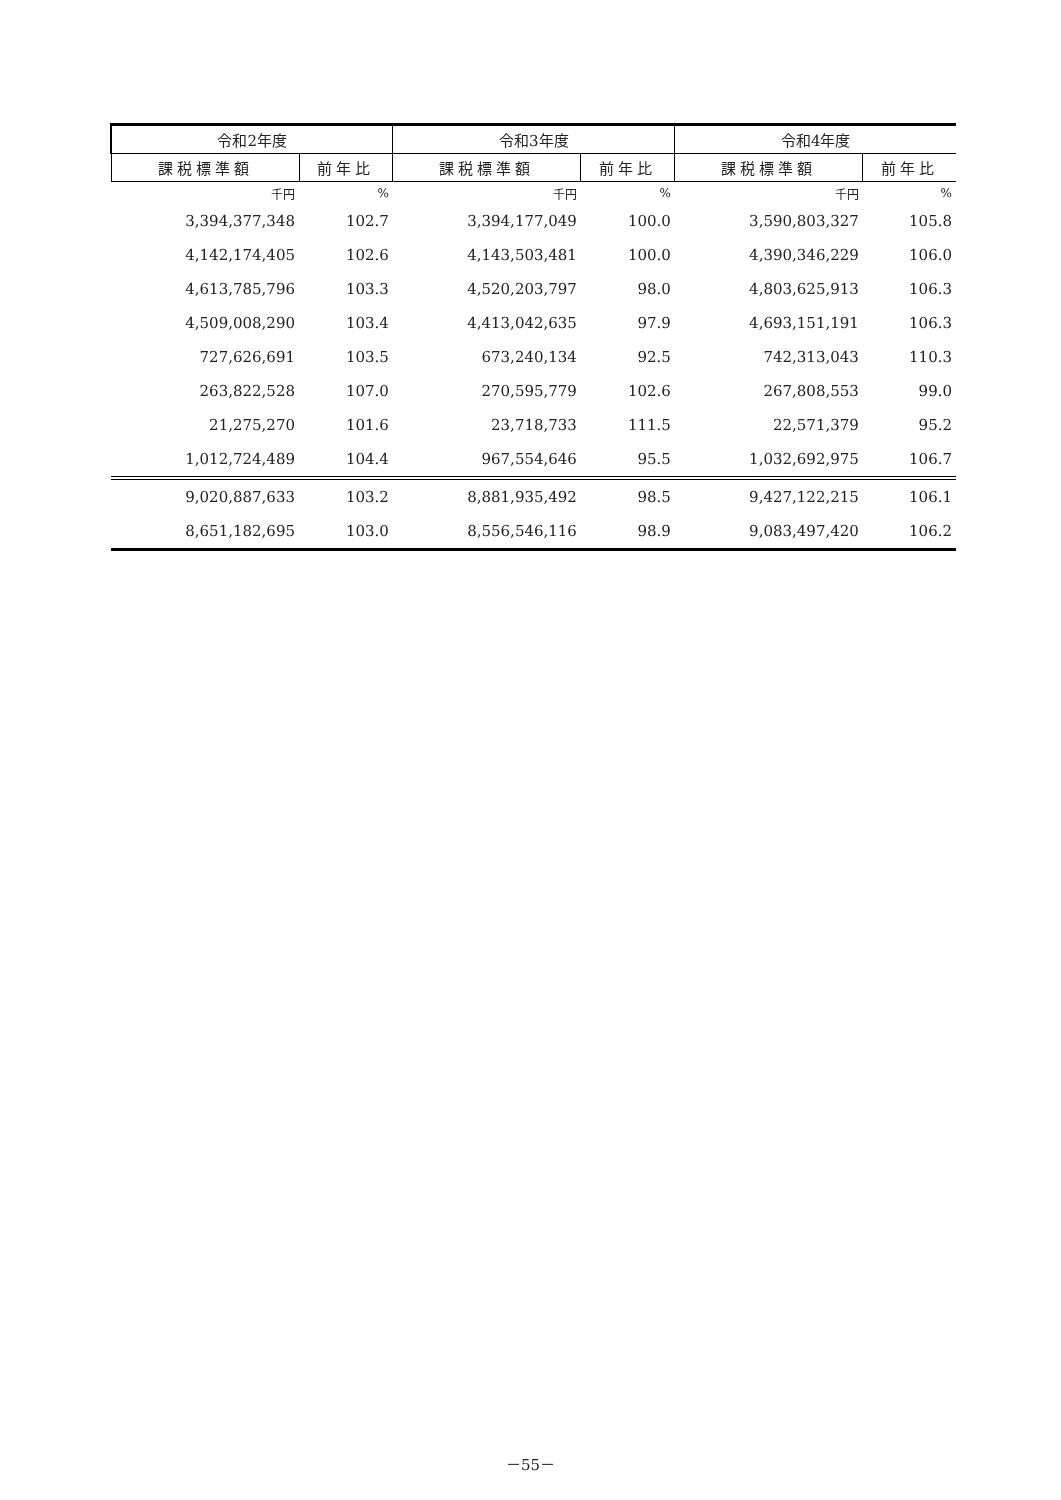| 令和2年度 | | 令和3年度 | | 令和4年度 | |
| --- | --- | --- | --- | --- | --- |
| 課税標準額 | 前年比 | 課税標準額 | 前年比 | 課税標準額 | 前年比 |
| 千円 | % | 千円 | % | 千円 | % |
| 3,394,377,348 | 102.7 | 3,394,177,049 | 100.0 | 3,590,803,327 | 105.8 |
| 4,142,174,405 | 102.6 | 4,143,503,481 | 100.0 | 4,390,346,229 | 106.0 |
| 4,613,785,796 | 103.3 | 4,520,203,797 | 98.0 | 4,803,625,913 | 106.3 |
| 4,509,008,290 | 103.4 | 4,413,042,635 | 97.9 | 4,693,151,191 | 106.3 |
| 727,626,691 | 103.5 | 673,240,134 | 92.5 | 742,313,043 | 110.3 |
| 263,822,528 | 107.0 | 270,595,779 | 102.6 | 267,808,553 | 99.0 |
| 21,275,270 | 101.6 | 23,718,733 | 111.5 | 22,571,379 | 95.2 |
| 1,012,724,489 | 104.4 | 967,554,646 | 95.5 | 1,032,692,975 | 106.7 |
| 9,020,887,633 | 103.2 | 8,881,935,492 | 98.5 | 9,427,122,215 | 106.1 |
| 8,651,182,695 | 103.0 | 8,556,546,116 | 98.9 | 9,083,497,420 | 106.2 |
－55－